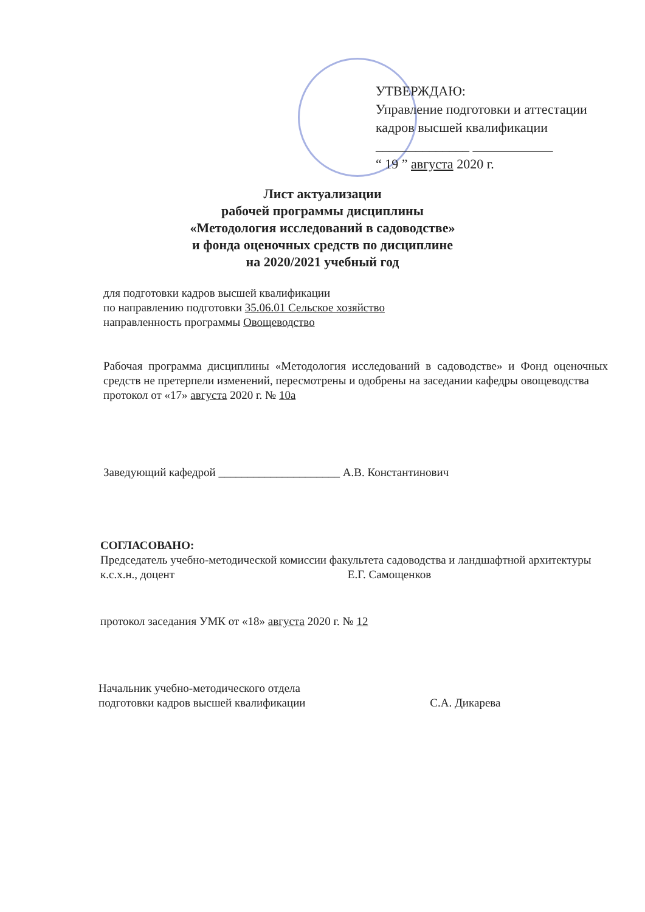УТВЕРЖДАЮ:
Управление подготовки и аттестации
кадров высшей квалификации
______________ ____________
“ 19 ” августа 2020 г.
Лист актуализации
рабочей программы дисциплины
«Методология исследований в садоводстве»
и фонда оценочных средств по дисциплине
на 2020/2021 учебный год
для подготовки кадров высшей квалификации
по направлению подготовки 35.06.01 Сельское хозяйство
направленность программы Овощеводство
Рабочая программа дисциплины «Методология исследований в садоводстве» и Фонд оценочных средств не претерпели изменений, пересмотрены и одобрены на заседании кафедры овощеводства
протокол от «17» августа 2020 г. № 10а
Заведующий кафедрой _____________________ А.В. Константинович
СОГЛАСОВАНО:
Председатель учебно-методической комиссии факультета садоводства и ландшафтной архитектуры
к.с.х.н., доцент Е.Г. Самощенков
протокол заседания УМК от «18» августа 2020 г. № 12
Начальник учебно-методического отдела
подготовки кадров высшей квалификации С.А. Дикарева